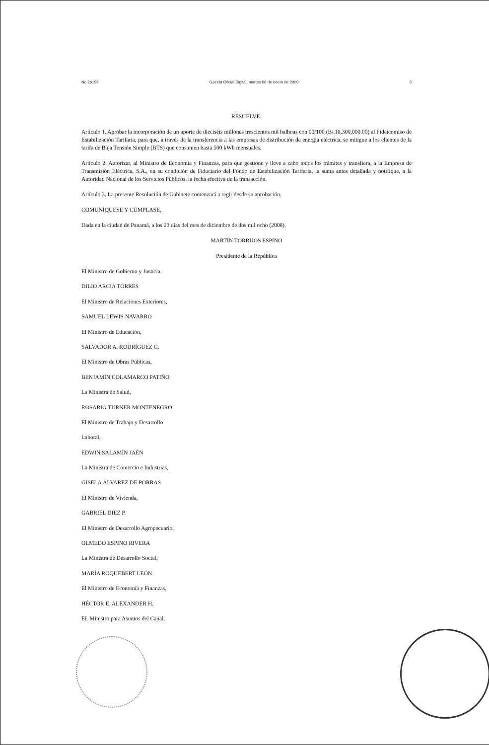No 26196 Gaceta Oficial Digital, martes 06 de enero de 2009 3
RESUELVE:
Artículo 1. Aprobar la incorporación de un aporte de dieciséis millones trescientos mil balboas con 00/100 (B/.16,300,000.00) al Fideicomiso de Estabilización Tarifaria, para que, a través de la transferencia a las empresas de distribución de energía eléctrica, se mitigue a los clientes de la tarifa de Baja Tensión Simple (BTS) que consumen hasta 500 kWh mensuales.
Artículo 2. Autorizar, al Ministro de Economía y Finanzas, para que gestione y lleve a cabo todos los trámites y transfiera, a la Empresa de Transmisión Eléctrica, S.A., en su condición de Fiduciario del Fondo de Estabilización Tarifaria, la suma antes detallada y notifique, a la Autoridad Nacional de los Servicios Públicos, la fecha efectiva de la transacción.
Artículo 3. La presente Resolución de Gabinete comenzará a regir desde su aprobación.
COMUNÍQUESE Y CÚMPLASE,
Dada en la ciudad de Panamá, a los 23 días del mes de diciembre de dos mil ocho (2008).
MARTÍN TORRIJOS ESPINO
Presidente de la República
El Ministro de Gobierno y Justicia,
DILIO ARCIA TORRES
El Ministro de Relaciones Exteriores,
SAMUEL LEWIS NAVARRO
El Ministro de Educación,
SALVADOR A. RODRÍGUEZ G.
El Ministro de Obras Públicas,
BENJAMÍN COLAMARCO PATIÑO
La Ministra de Salud,
ROSARIO TURNER MONTENEGRO
El Ministro de Trabajo y Desarrollo
Laboral,
EDWIN SALAMÍN JAÉN
La Ministra de Comercio e Industrias,
GISELA ÁLVAREZ DE PORRAS
El Ministro de Vivienda,
GABRIEL DIEZ P.
El Ministro de Desarrollo Agropecuario,
OLMEDO ESPINO RIVERA
La Ministra de Desarrollo Social,
MARÍA ROQUEBERT LEÓN
El Ministro de Economía y Finanzas,
HÉCTOR E. ALEXANDER H.
EL Ministro para Asuntos del Canal,